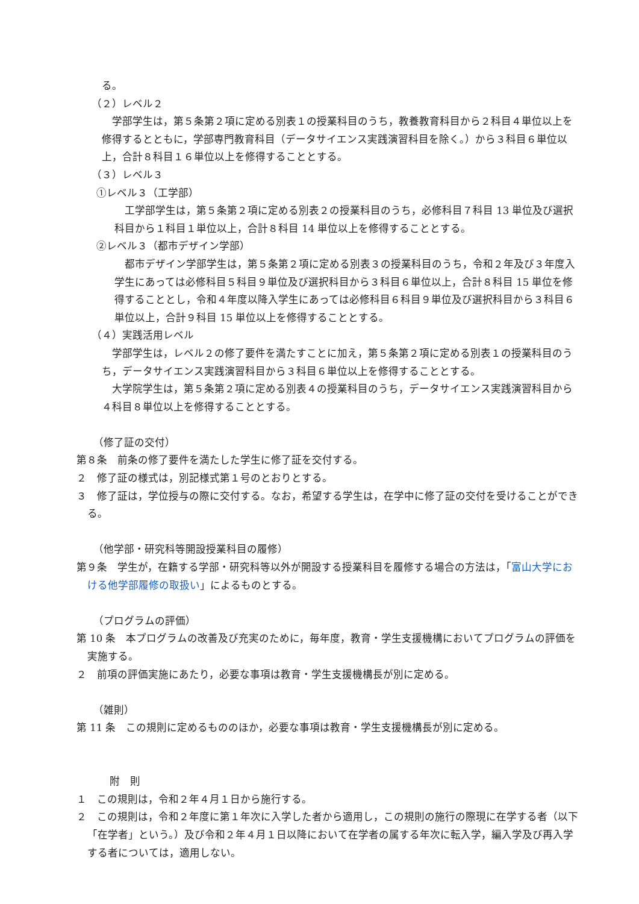る。
（２）レベル２
学部学生は，第５条第２項に定める別表１の授業科目のうち，教養教育科目から２科目４単位以上を修得するとともに，学部専門教育科目（データサイエンス実践演習科目を除く。）から３科目６単位以上，合計８科目１６単位以上を修得することとする。
（３）レベル３
①レベル３（工学部）
工学部学生は，第５条第２項に定める別表２の授業科目のうち，必修科目７科目 13 単位及び選択科目から１科目１単位以上，合計８科目 14 単位以上を修得することとする。
②レベル３（都市デザイン学部）
都市デザイン学部学生は，第５条第２項に定める別表３の授業科目のうち，令和２年及び３年度入学生にあっては必修科目５科目９単位及び選択科目から３科目６単位以上，合計８科目 15 単位を修得することとし，令和４年度以降入学生にあっては必修科目６科目９単位及び選択科目から３科目６単位以上，合計９科目 15 単位以上を修得することとする。
（４）実践活用レベル
学部学生は，レベル２の修了要件を満たすことに加え，第５条第２項に定める別表１の授業科目のうち，データサイエンス実践演習科目から３科目６単位以上を修得することとする。
大学院学生は，第５条第２項に定める別表４の授業科目のうち，データサイエンス実践演習科目から４科目８単位以上を修得することとする。
（修了証の交付）
第８条　前条の修了要件を満たした学生に修了証を交付する。
２　修了証の様式は，別記様式第１号のとおりとする。
３　修了証は，学位授与の際に交付する。なお，希望する学生は，在学中に修了証の交付を受けることができる。
（他学部・研究科等開設授業科目の履修）
第９条　学生が，在籍する学部・研究科等以外が開設する授業科目を履修する場合の方法は，「富山大学における他学部履修の取扱い」によるものとする。
（プログラムの評価）
第 10 条　本プログラムの改善及び充実のために，毎年度，教育・学生支援機構においてプログラムの評価を実施する。
２　前項の評価実施にあたり，必要な事項は教育・学生支援機構長が別に定める。
（雑則）
第 11 条　この規則に定めるもののほか，必要な事項は教育・学生支援機構長が別に定める。
附　則
１　この規則は，令和２年４月１日から施行する。
２　この規則は，令和２年度に第１年次に入学した者から適用し，この規則の施行の際現に在学する者（以下「在学者」という。）及び令和２年４月１日以降において在学者の属する年次に転入学，編入学及び再入学する者については，適用しない。